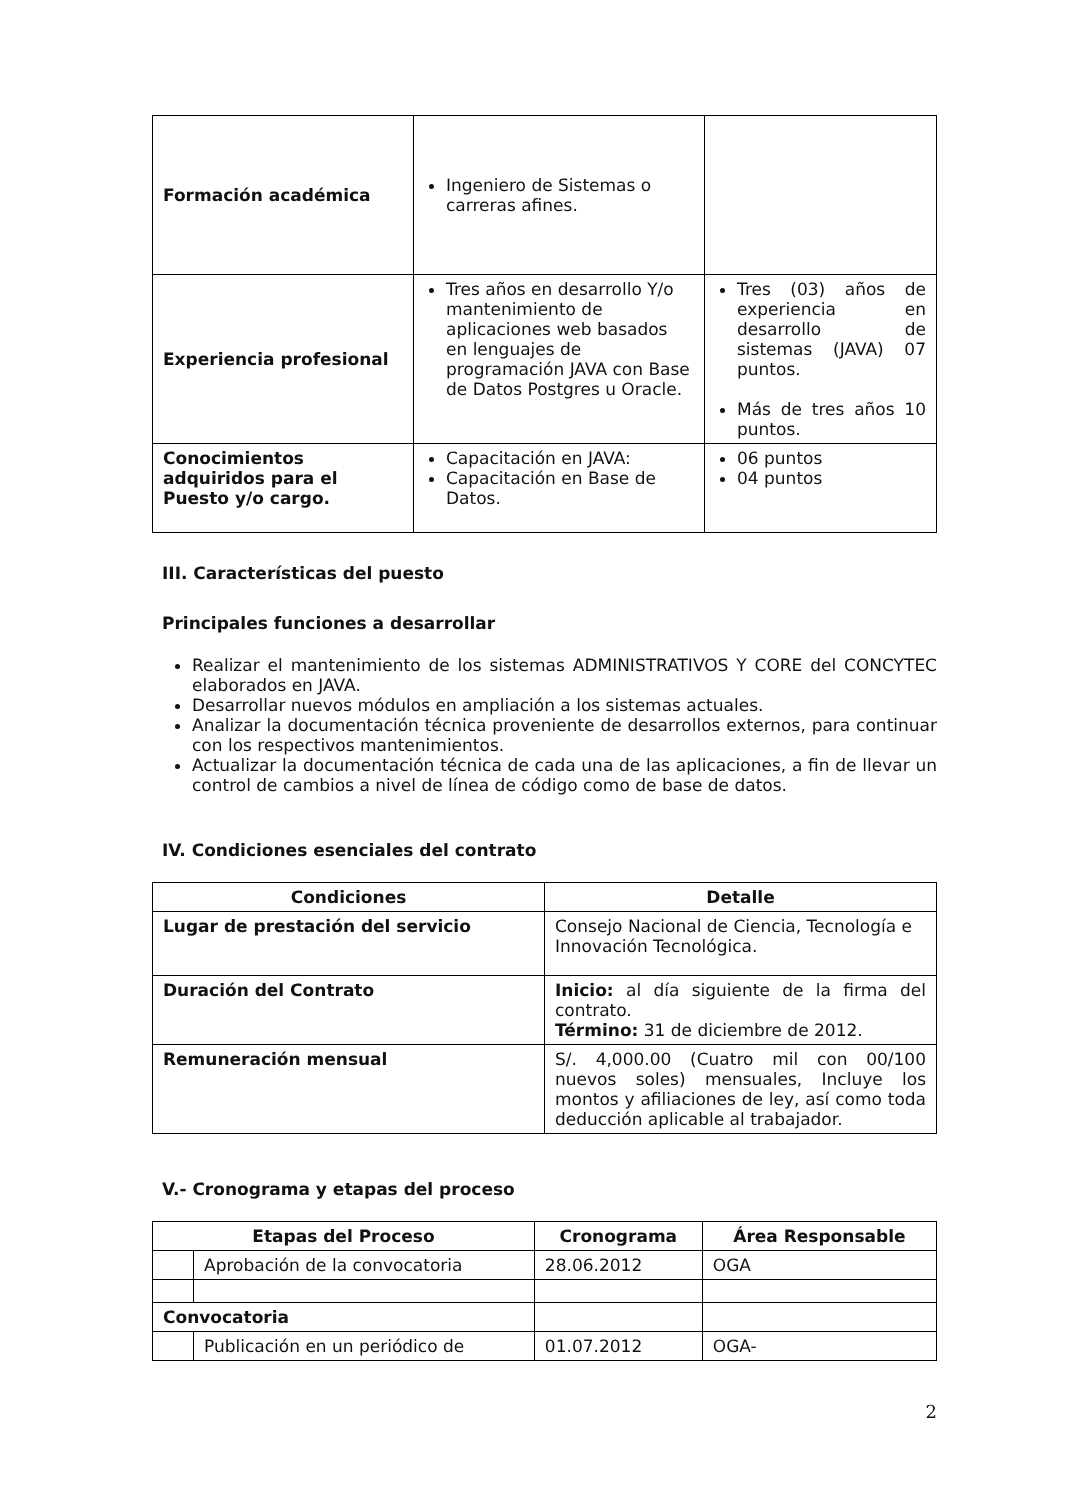| Formación académica | Ingeniero de Sistemas o carreras afines. | |
| Experiencia profesional | Tres años en desarrollo Y/o mantenimiento de aplicaciones web basados en lenguajes de programación JAVA con Base de Datos Postgres u Oracle. | Tres (03) años de experiencia en desarrollo de sistemas (JAVA) 07 puntos. Más de tres años 10 puntos. |
| Conocimientos adquiridos para el Puesto y/o cargo. | Capacitación en JAVA: Capacitación en Base de Datos. | 06 puntos 04 puntos |
III. Características del puesto
Principales funciones a desarrollar
Realizar el mantenimiento de los sistemas ADMINISTRATIVOS Y CORE del CONCYTEC elaborados en JAVA.
Desarrollar nuevos módulos en ampliación a los sistemas actuales.
Analizar la documentación técnica proveniente de desarrollos externos, para continuar con los respectivos mantenimientos.
Actualizar la documentación técnica de cada una de las aplicaciones, a fin de llevar un control de cambios a nivel de línea de código como de base de datos.
IV. Condiciones esenciales del contrato
| Condiciones | Detalle |
| --- | --- |
| Lugar de prestación del servicio | Consejo Nacional de Ciencia, Tecnología e Innovación Tecnológica. |
| Duración del Contrato | Inicio: al día siguiente de la firma del contrato. Término: 31 de diciembre de 2012. |
| Remuneración mensual | S/. 4,000.00 (Cuatro mil con 00/100 nuevos soles) mensuales, Incluye los montos y afiliaciones de ley, así como toda deducción aplicable al trabajador. |
V.- Cronograma y etapas del proceso
| Etapas del Proceso | | Cronograma | Área Responsable |
| --- | --- | --- | --- |
| | Aprobación de la convocatoria | 28.06.2012 | OGA |
| Convocatoria | | | |
| | Publicación en un periódico de | 01.07.2012 | OGA- |
2